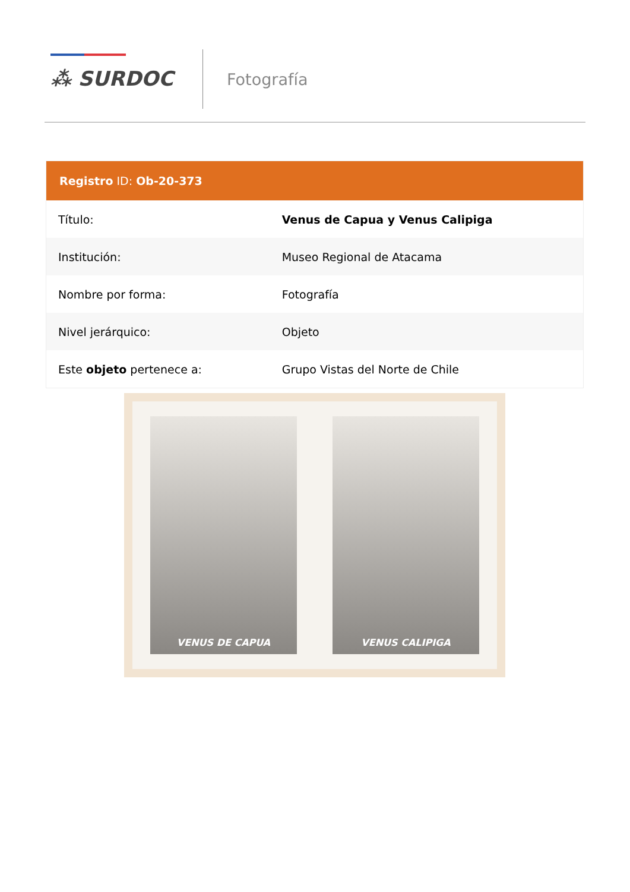⁂ SURDOC Fotografía
| Registro ID: Ob-20-373 | |
| --- | --- |
| Título: | Venus de Capua y Venus Calipiga |
| Institución: | Museo Regional de Atacama |
| Nombre por forma: | Fotografía |
| Nivel jerárquico: | Objeto |
| Este objeto pertenece a: | Grupo Vistas del Norte de Chile |
VENUS DE CAPUA VENUS CALIPIGA